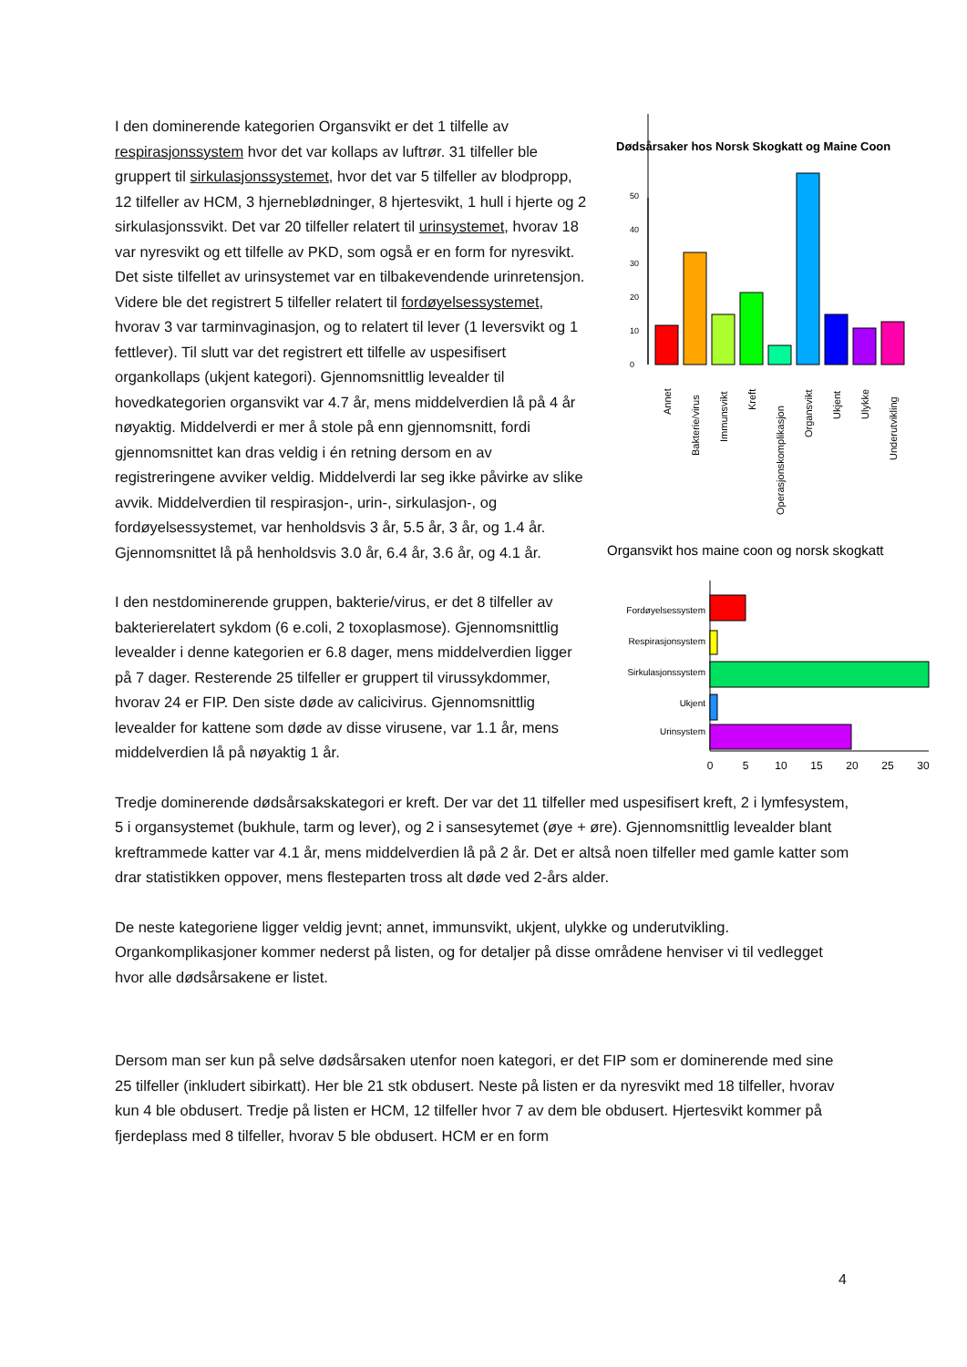I den dominerende kategorien Organsvikt er det 1 tilfelle av respirasjonssystem hvor det var kollaps av luftrør. 31 tilfeller ble gruppert til sirkulasjonssystemet, hvor det var 5 tilfeller av blodpropp, 12 tilfeller av HCM, 3 hjerneblødninger, 8 hjertesvikt, 1 hull i hjerte og 2 sirkulasjonssvikt. Det var 20 tilfeller relatert til urinsystemet, hvorav 18 var nyresvikt og ett tilfelle av PKD, som også er en form for nyresvikt. Det siste tilfellet av urinsystemet var en tilbakevendende urinretensjon. Videre ble det registrert 5 tilfeller relatert til fordøyelsessystemet, hvorav 3 var tarminvaginasjon, og to relatert til lever (1 leversvikt og 1 fettlever). Til slutt var det registrert ett tilfelle av uspesifisert organkollaps (ukjent kategori). Gjennomsnittlig levealder til hovedkategorien organsvikt var 4.7 år, mens middelverdien lå på 4 år nøyaktig. Middelverdi er mer å stole på enn gjennomsnitt, fordi gjennomsnittet kan dras veldig i én retning dersom en av registreringene avviker veldig. Middelverdi lar seg ikke påvirke av slike avvik. Middelverdien til respirasjon-, urin-, sirkulasjon-, og fordøyelsessystemet, var henholdsvis 3 år, 5.5 år, 3 år, og 1.4 år. Gjennomsnittet lå på henholdsvis 3.0 år, 6.4 år, 3.6 år, og 4.1 år.
I den nestdominerende gruppen, bakterie/virus, er det 8 tilfeller av bakterierelatert sykdom (6 e.coli, 2 toxoplasmose). Gjennomsnittlig levealder i denne kategorien er 6.8 dager, mens middelverdien ligger på 7 dager. Resterende 25 tilfeller er gruppert til virussykdommer, hvorav 24 er FIP. Den siste døde av calicivirus. Gjennomsnittlig levealder for kattene som døde av disse virusene, var 1.1 år, mens middelverdien lå på nøyaktig 1 år.
Dødsårsaker hos Norsk Skogkatt og Maine Coon
0
10
20
30
40
50
Annet
Bakterie/virus
Immunsvikt
Kreft
Operasjonskomplikasjon
Organsvikt
Ukjent
Ulykke
Underutvikling
Organsvikt hos maine coon og norsk skogkatt
Fordøyelsessystem
Respirasjonsystem
Sirkulasjonssystem
Ukjent
Urinsystem
0
5
10
15
20
25
30
Tredje dominerende dødsårsakskategori er kreft. Der var det 11 tilfeller med uspesifisert kreft, 2 i lymfesystem, 5 i organsystemet (bukhule, tarm og lever), og 2 i sansesytemet (øye + øre). Gjennomsnittlig levealder blant kreftrammede katter var 4.1 år, mens middelverdien lå på 2 år. Det er altså noen tilfeller med gamle katter som drar statistikken oppover, mens flesteparten tross alt døde ved 2-års alder.
De neste kategoriene ligger veldig jevnt; annet, immunsvikt, ukjent, ulykke og underutvikling. Organkomplikasjoner kommer nederst på listen, og for detaljer på disse områdene henviser vi til vedlegget hvor alle dødsårsakene er listet.
Dersom man ser kun på selve dødsårsaken utenfor noen kategori, er det FIP som er dominerende med sine 25 tilfeller (inkludert sibirkatt). Her ble 21 stk obdusert. Neste på listen er da nyresvikt med 18 tilfeller, hvorav kun 4 ble obdusert. Tredje på listen er HCM, 12 tilfeller hvor 7 av dem ble obdusert. Hjertesvikt kommer på fjerdeplass med 8 tilfeller, hvorav 5 ble obdusert. HCM er en form
4